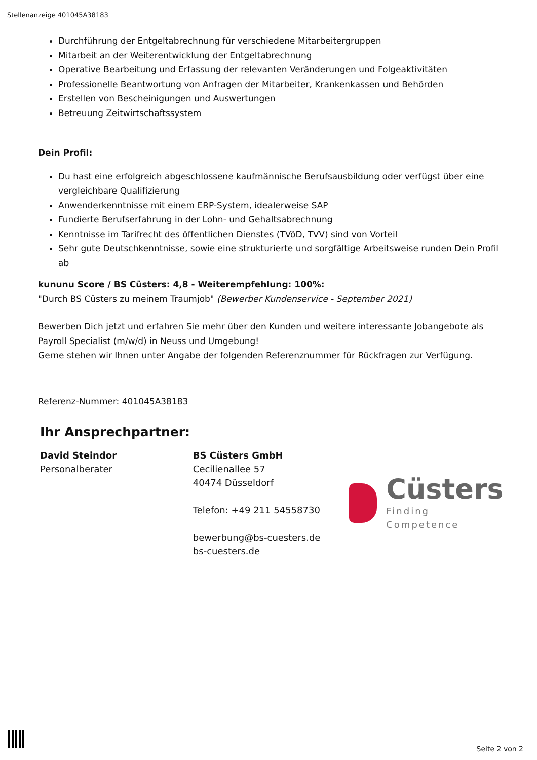Stellenanzeige 401045A38183
Durchführung der Entgeltabrechnung für verschiedene Mitarbeitergruppen
Mitarbeit an der Weiterentwicklung der Entgeltabrechnung
Operative Bearbeitung und Erfassung der relevanten Veränderungen und Folgeaktivitäten
Professionelle Beantwortung von Anfragen der Mitarbeiter, Krankenkassen und Behörden
Erstellen von Bescheinigungen und Auswertungen
Betreuung Zeitwirtschaftssystem
Dein Profil:
Du hast eine erfolgreich abgeschlossene kaufmännische Berufsausbildung oder verfügst über eine vergleichbare Qualifizierung
Anwenderkenntnisse mit einem ERP-System, idealerweise SAP
Fundierte Berufserfahrung in der Lohn- und Gehaltsabrechnung
Kenntnisse im Tarifrecht des öffentlichen Dienstes (TVöD, TVV) sind von Vorteil
Sehr gute Deutschkenntnisse, sowie eine strukturierte und sorgfältige Arbeitsweise runden Dein Profil ab
kununu Score / BS Cüsters: 4,8 - Weiterempfehlung: 100%:
"Durch BS Cüsters zu meinem Traumjob" (Bewerber Kundenservice - September 2021)
Bewerben Dich jetzt und erfahren Sie mehr über den Kunden und weitere interessante Jobangebote als Payroll Specialist (m/w/d) in Neuss und Umgebung!
Gerne stehen wir Ihnen unter Angabe der folgenden Referenznummer für Rückfragen zur Verfügung.
Referenz-Nummer: 401045A38183
Ihr Ansprechpartner:
David Steindor
Personalberater
BS Cüsters GmbH
Cecilienallee 57
40474 Düsseldorf
Telefon: +49 211 54558730
bewerbung@bs-cuesters.de
bs-cuesters.de
Cüsters
Finding Competence
Seite 2 von 2